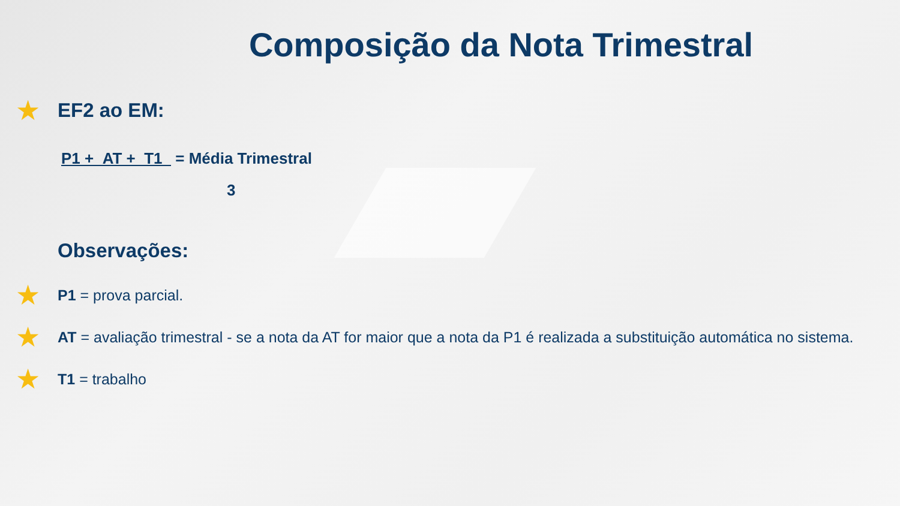Composição da Nota Trimestral
★ EF2 ao EM:
P1 + AT + T1 = Média Trimestral
3
Observações:
★ P1 = prova parcial.
★ AT = avaliação trimestral - se a nota da AT for maior que a nota da P1 é realizada a substituição automática no sistema.
★ T1 = trabalho